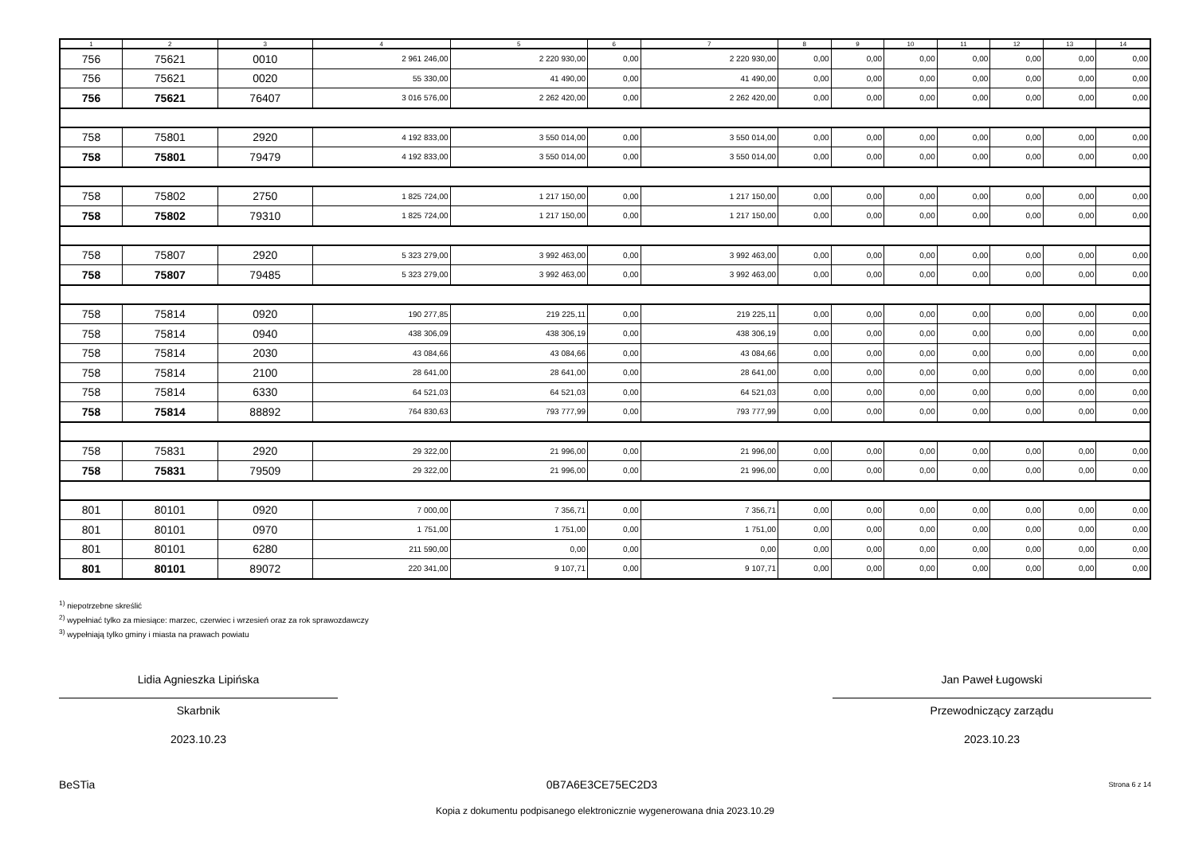| 1 | 2 | 3 | 4 | 5 | 6 | 7 | 8 | 9 | 10 | 11 | 12 | 13 | 14 |
| --- | --- | --- | --- | --- | --- | --- | --- | --- | --- | --- | --- | --- | --- |
| 756 | 75621 | 0010 | 2 961 246,00 | 2 220 930,00 | 0,00 | 2 220 930,00 | 0,00 | 0,00 | 0,00 | 0,00 | 0,00 | 0,00 | 0,00 |
| 756 | 75621 | 0020 | 55 330,00 | 41 490,00 | 0,00 | 41 490,00 | 0,00 | 0,00 | 0,00 | 0,00 | 0,00 | 0,00 | 0,00 |
| 756 | 75621 | 76407 | 3 016 576,00 | 2 262 420,00 | 0,00 | 2 262 420,00 | 0,00 | 0,00 | 0,00 | 0,00 | 0,00 | 0,00 | 0,00 |
| 758 | 75801 | 2920 | 4 192 833,00 | 3 550 014,00 | 0,00 | 3 550 014,00 | 0,00 | 0,00 | 0,00 | 0,00 | 0,00 | 0,00 | 0,00 |
| 758 | 75801 | 79479 | 4 192 833,00 | 3 550 014,00 | 0,00 | 3 550 014,00 | 0,00 | 0,00 | 0,00 | 0,00 | 0,00 | 0,00 | 0,00 |
| 758 | 75802 | 2750 | 1 825 724,00 | 1 217 150,00 | 0,00 | 1 217 150,00 | 0,00 | 0,00 | 0,00 | 0,00 | 0,00 | 0,00 | 0,00 |
| 758 | 75802 | 79310 | 1 825 724,00 | 1 217 150,00 | 0,00 | 1 217 150,00 | 0,00 | 0,00 | 0,00 | 0,00 | 0,00 | 0,00 | 0,00 |
| 758 | 75807 | 2920 | 5 323 279,00 | 3 992 463,00 | 0,00 | 3 992 463,00 | 0,00 | 0,00 | 0,00 | 0,00 | 0,00 | 0,00 | 0,00 |
| 758 | 75807 | 79485 | 5 323 279,00 | 3 992 463,00 | 0,00 | 3 992 463,00 | 0,00 | 0,00 | 0,00 | 0,00 | 0,00 | 0,00 | 0,00 |
| 758 | 75814 | 0920 | 190 277,85 | 219 225,11 | 0,00 | 219 225,11 | 0,00 | 0,00 | 0,00 | 0,00 | 0,00 | 0,00 | 0,00 |
| 758 | 75814 | 0940 | 438 306,09 | 438 306,19 | 0,00 | 438 306,19 | 0,00 | 0,00 | 0,00 | 0,00 | 0,00 | 0,00 | 0,00 |
| 758 | 75814 | 2030 | 43 084,66 | 43 084,66 | 0,00 | 43 084,66 | 0,00 | 0,00 | 0,00 | 0,00 | 0,00 | 0,00 | 0,00 |
| 758 | 75814 | 2100 | 28 641,00 | 28 641,00 | 0,00 | 28 641,00 | 0,00 | 0,00 | 0,00 | 0,00 | 0,00 | 0,00 | 0,00 |
| 758 | 75814 | 6330 | 64 521,03 | 64 521,03 | 0,00 | 64 521,03 | 0,00 | 0,00 | 0,00 | 0,00 | 0,00 | 0,00 | 0,00 |
| 758 | 75814 | 88892 | 764 830,63 | 793 777,99 | 0,00 | 793 777,99 | 0,00 | 0,00 | 0,00 | 0,00 | 0,00 | 0,00 | 0,00 |
| 758 | 75831 | 2920 | 29 322,00 | 21 996,00 | 0,00 | 21 996,00 | 0,00 | 0,00 | 0,00 | 0,00 | 0,00 | 0,00 | 0,00 |
| 758 | 75831 | 79509 | 29 322,00 | 21 996,00 | 0,00 | 21 996,00 | 0,00 | 0,00 | 0,00 | 0,00 | 0,00 | 0,00 | 0,00 |
| 801 | 80101 | 0920 | 7 000,00 | 7 356,71 | 0,00 | 7 356,71 | 0,00 | 0,00 | 0,00 | 0,00 | 0,00 | 0,00 | 0,00 |
| 801 | 80101 | 0970 | 1 751,00 | 1 751,00 | 0,00 | 1 751,00 | 0,00 | 0,00 | 0,00 | 0,00 | 0,00 | 0,00 | 0,00 |
| 801 | 80101 | 6280 | 211 590,00 | 0,00 | 0,00 | 0,00 | 0,00 | 0,00 | 0,00 | 0,00 | 0,00 | 0,00 | 0,00 |
| 801 | 80101 | 89072 | 220 341,00 | 9 107,71 | 0,00 | 9 107,71 | 0,00 | 0,00 | 0,00 | 0,00 | 0,00 | 0,00 | 0,00 |
<sup>1)</sup> niepotrzebne skreślić
<sup>2)</sup> wypełniać tylko za miesiące: marzec, czerwiec i wrzesień oraz za rok sprawozdawczy
<sup>3)</sup> wypełniają tylko gminy i miasta na prawach powiatu
Lidia Agnieszka Lipińska
Skarbnik
2023.10.23
Jan Paweł Ługowski
Przewodniczący zarządu
2023.10.23
BeSTia 0B7A6E3CE75EC2D3 Strona 6 z 14
Kopia z dokumentu podpisanego elektronicznie wygenerowana dnia 2023.10.29